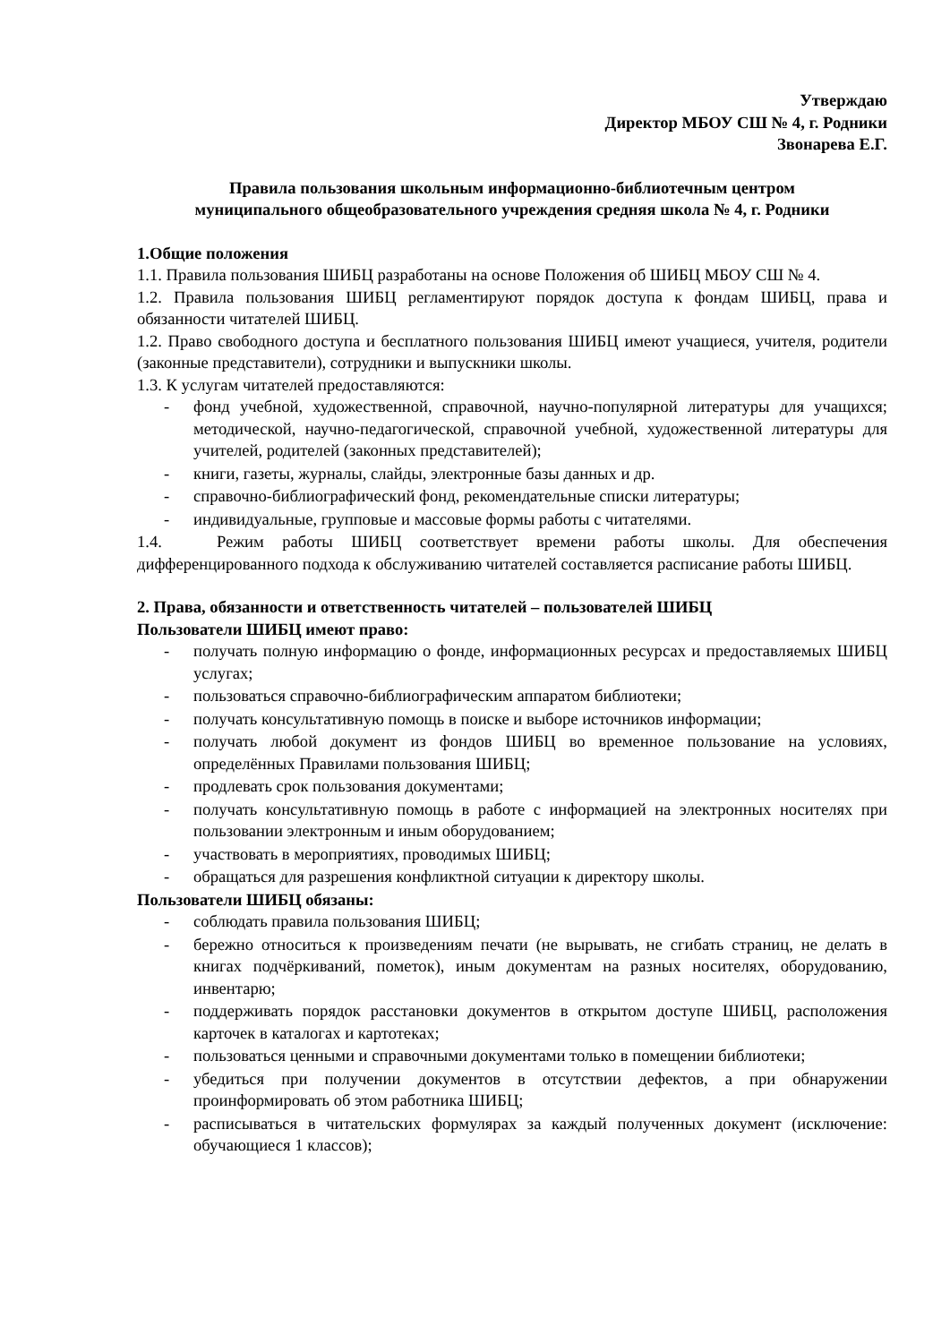Утверждаю
Директор МБОУ СШ № 4, г. Родники
Звонарева Е.Г.
Правила пользования школьным информационно-библиотечным центром
муниципального общеобразовательного учреждения средняя школа № 4, г. Родники
1.Общие положения
1.1. Правила пользования ШИБЦ разработаны на основе Положения об ШИБЦ МБОУ СШ № 4.
1.2. Правила пользования ШИБЦ регламентируют порядок доступа к фондам ШИБЦ, права и обязанности читателей ШИБЦ.
1.2. Право свободного доступа и бесплатного пользования ШИБЦ имеют учащиеся, учителя, родители (законные представители), сотрудники и выпускники школы.
1.3. К услугам читателей предоставляются:
- фонд учебной, художественной, справочной, научно-популярной литературы для учащихся; методической, научно-педагогической, справочной учебной, художественной литературы для учителей, родителей (законных представителей);
- книги, газеты, журналы, слайды, электронные базы данных и др.
- справочно-библиографический фонд, рекомендательные списки литературы;
- индивидуальные, групповые и массовые формы работы с читателями.
1.4. Режим работы ШИБЦ соответствует времени работы школы. Для обеспечения дифференцированного подхода к обслуживанию читателей составляется расписание работы ШИБЦ.
2. Права, обязанности и ответственность читателей – пользователей ШИБЦ
Пользователи ШИБЦ имеют право:
- получать полную информацию о фонде, информационных ресурсах и предоставляемых ШИБЦ услугах;
- пользоваться справочно-библиографическим аппаратом библиотеки;
- получать консультативную помощь в поиске и выборе источников информации;
- получать любой документ из фондов ШИБЦ во временное пользование на условиях, определённых Правилами пользования ШИБЦ;
- продлевать срок пользования документами;
- получать консультативную помощь в работе с информацией на электронных носителях при пользовании электронным и иным оборудованием;
- участвовать в мероприятиях, проводимых ШИБЦ;
- обращаться для разрешения конфликтной ситуации к директору школы.
Пользователи ШИБЦ обязаны:
- соблюдать правила пользования ШИБЦ;
- бережно относиться к произведениям печати (не вырывать, не сгибать страниц, не делать в книгах подчёркиваний, пометок), иным документам на разных носителях, оборудованию, инвентарю;
- поддерживать порядок расстановки документов в открытом доступе ШИБЦ, расположения карточек в каталогах и картотеках;
- пользоваться ценными и справочными документами только в помещении библиотеки;
- убедиться при получении документов в отсутствии дефектов, а при обнаружении проинформировать об этом работника ШИБЦ;
- расписываться в читательских формулярах за каждый полученных документ (исключение: обучающиеся 1 классов);